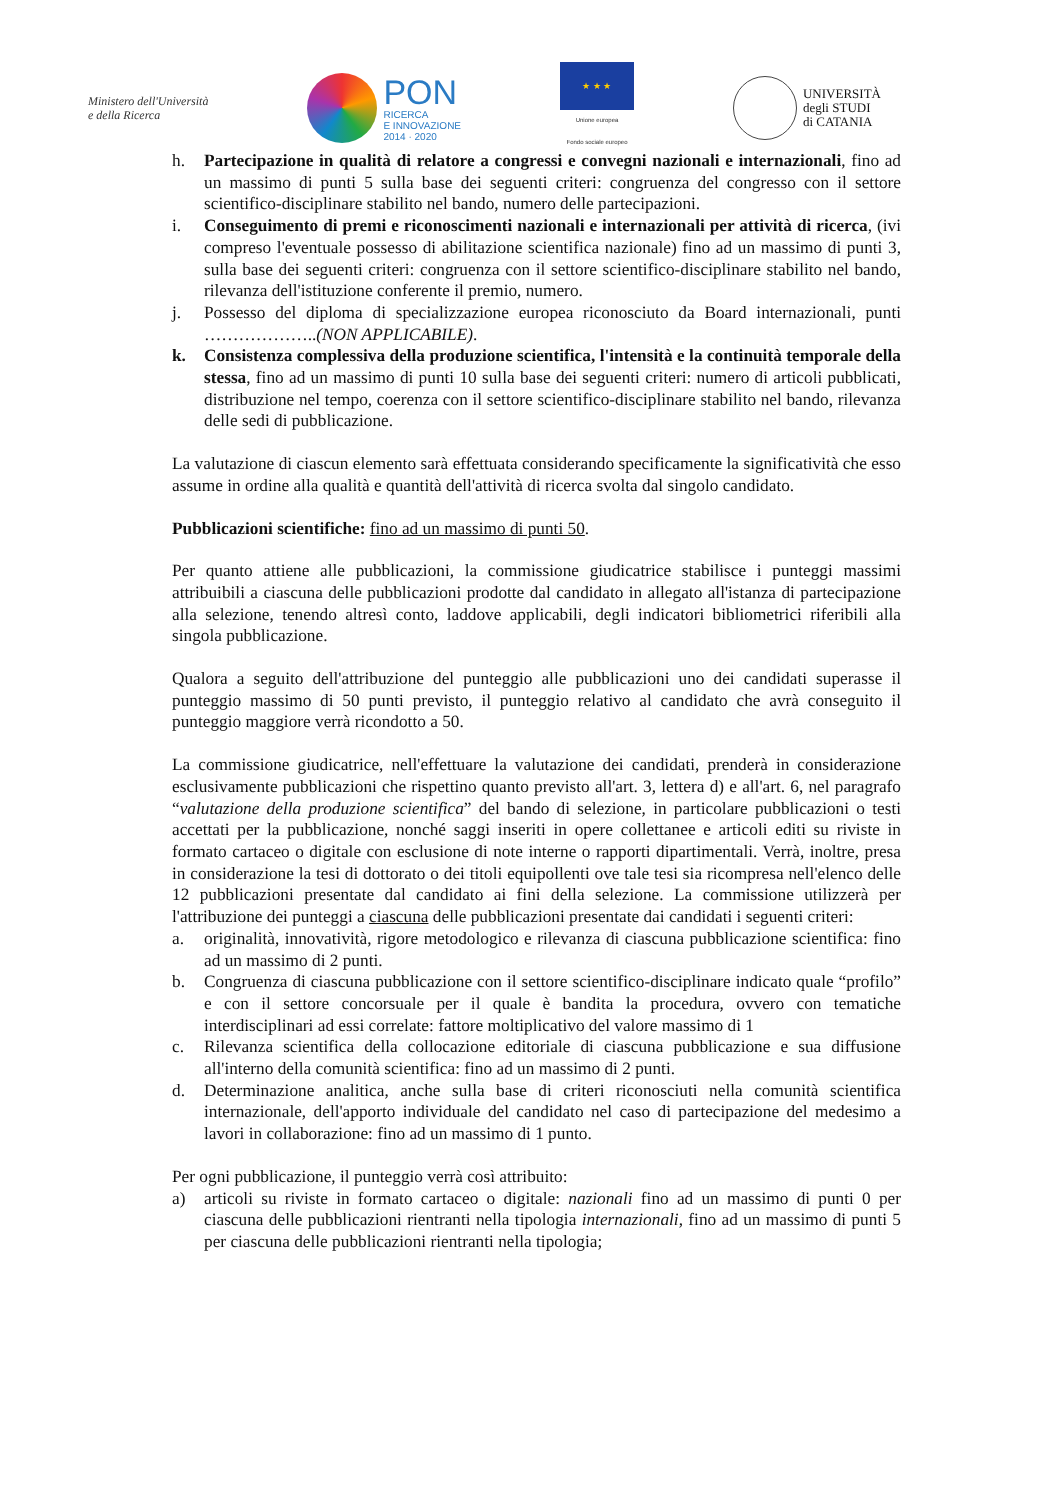Ministero dell'Università
e della Ricerca
PON
RICERCA
E INNOVAZIONE
2014 · 2020
★ ★ ★
Unione europea
Fondo sociale europeo
UNIVERSITÀ
degli STUDI
di CATANIA
h. Partecipazione in qualità di relatore a congressi e convegni nazionali e internazionali, fino ad un massimo di punti 5 sulla base dei seguenti criteri: congruenza del congresso con il settore scientifico-disciplinare stabilito nel bando, numero delle partecipazioni.
i. Conseguimento di premi e riconoscimenti nazionali e internazionali per attività di ricerca, (ivi compreso l'eventuale possesso di abilitazione scientifica nazionale) fino ad un massimo di punti 3, sulla base dei seguenti criteri: congruenza con il settore scientifico-disciplinare stabilito nel bando, rilevanza dell'istituzione conferente il premio, numero.
j. Possesso del diploma di specializzazione europea riconosciuto da Board internazionali, punti ………………..(NON APPLICABILE).
k. Consistenza complessiva della produzione scientifica, l'intensità e la continuità temporale della stessa, fino ad un massimo di punti 10 sulla base dei seguenti criteri: numero di articoli pubblicati, distribuzione nel tempo, coerenza con il settore scientifico-disciplinare stabilito nel bando, rilevanza delle sedi di pubblicazione.
La valutazione di ciascun elemento sarà effettuata considerando specificamente la significatività che esso assume in ordine alla qualità e quantità dell'attività di ricerca svolta dal singolo candidato.
Pubblicazioni scientifiche: fino ad un massimo di punti 50.
Per quanto attiene alle pubblicazioni, la commissione giudicatrice stabilisce i punteggi massimi attribuibili a ciascuna delle pubblicazioni prodotte dal candidato in allegato all'istanza di partecipazione alla selezione, tenendo altresì conto, laddove applicabili, degli indicatori bibliometrici riferibili alla singola pubblicazione.
Qualora a seguito dell'attribuzione del punteggio alle pubblicazioni uno dei candidati superasse il punteggio massimo di 50 punti previsto, il punteggio relativo al candidato che avrà conseguito il punteggio maggiore verrà ricondotto a 50.
La commissione giudicatrice, nell'effettuare la valutazione dei candidati, prenderà in considerazione esclusivamente pubblicazioni che rispettino quanto previsto all'art. 3, lettera d) e all'art. 6, nel paragrafo “valutazione della produzione scientifica” del bando di selezione, in particolare pubblicazioni o testi accettati per la pubblicazione, nonché saggi inseriti in opere collettanee e articoli editi su riviste in formato cartaceo o digitale con esclusione di note interne o rapporti dipartimentali. Verrà, inoltre, presa in considerazione la tesi di dottorato o dei titoli equipollenti ove tale tesi sia ricompresa nell'elenco delle 12 pubblicazioni presentate dal candidato ai fini della selezione. La commissione utilizzerà per l'attribuzione dei punteggi a ciascuna delle pubblicazioni presentate dai candidati i seguenti criteri:
a. originalità, innovatività, rigore metodologico e rilevanza di ciascuna pubblicazione scientifica: fino ad un massimo di 2 punti.
b. Congruenza di ciascuna pubblicazione con il settore scientifico-disciplinare indicato quale “profilo” e con il settore concorsuale per il quale è bandita la procedura, ovvero con tematiche interdisciplinari ad essi correlate: fattore moltiplicativo del valore massimo di 1
c. Rilevanza scientifica della collocazione editoriale di ciascuna pubblicazione e sua diffusione all'interno della comunità scientifica: fino ad un massimo di 2 punti.
d. Determinazione analitica, anche sulla base di criteri riconosciuti nella comunità scientifica internazionale, dell'apporto individuale del candidato nel caso di partecipazione del medesimo a lavori in collaborazione: fino ad un massimo di 1 punto.
Per ogni pubblicazione, il punteggio verrà così attribuito:
a) articoli su riviste in formato cartaceo o digitale: nazionali fino ad un massimo di punti 0 per ciascuna delle pubblicazioni rientranti nella tipologia internazionali, fino ad un massimo di punti 5 per ciascuna delle pubblicazioni rientranti nella tipologia;